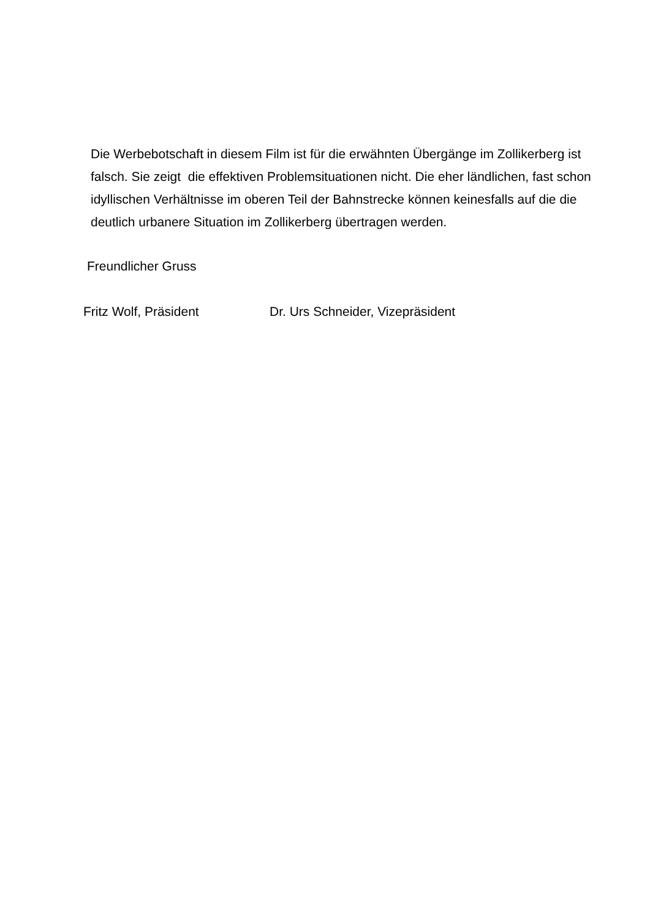Die Werbebotschaft in diesem Film ist für die erwähnten Übergänge im Zollikerberg ist falsch. Sie zeigt die effektiven Problemsituationen nicht. Die eher ländlichen, fast schon idyllischen Verhältnisse im oberen Teil der Bahnstrecke können keinesfalls auf die die deutlich urbanere Situation im Zollikerberg übertragen werden.
Freundlicher Gruss
Fritz Wolf, Präsident Dr. Urs Schneider, Vizepräsident